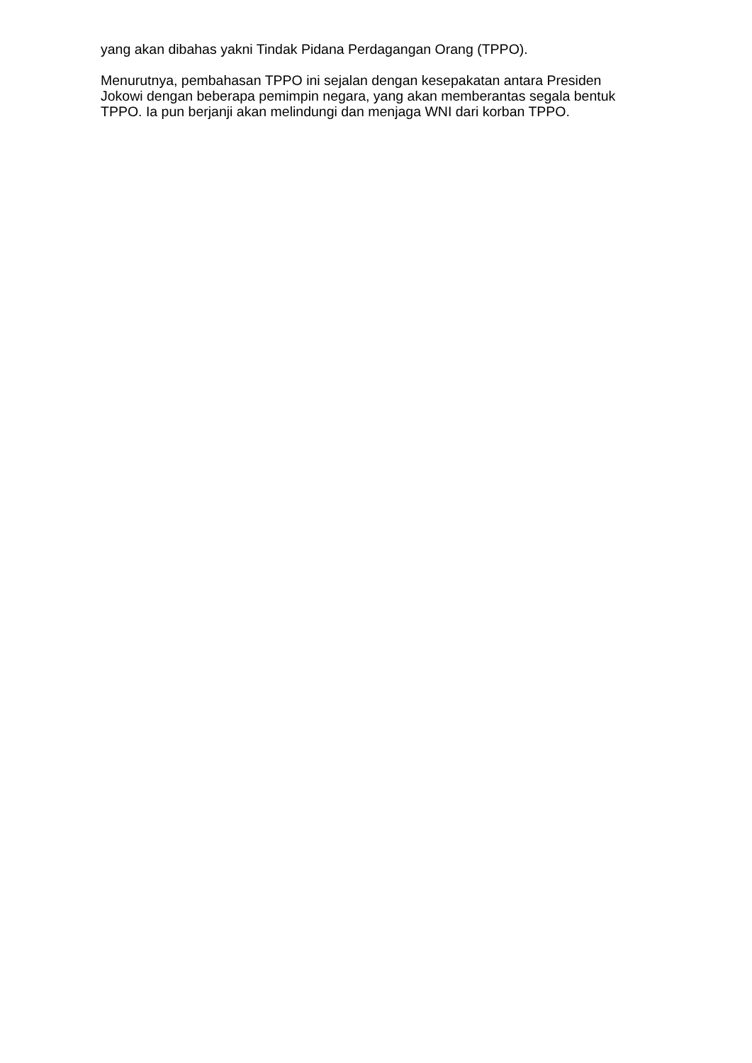yang akan dibahas yakni Tindak Pidana Perdagangan Orang (TPPO).
Menurutnya, pembahasan TPPO ini sejalan dengan kesepakatan antara Presiden Jokowi dengan beberapa pemimpin negara, yang akan memberantas segala bentuk TPPO. Ia pun berjanji akan melindungi dan menjaga WNI dari korban TPPO.